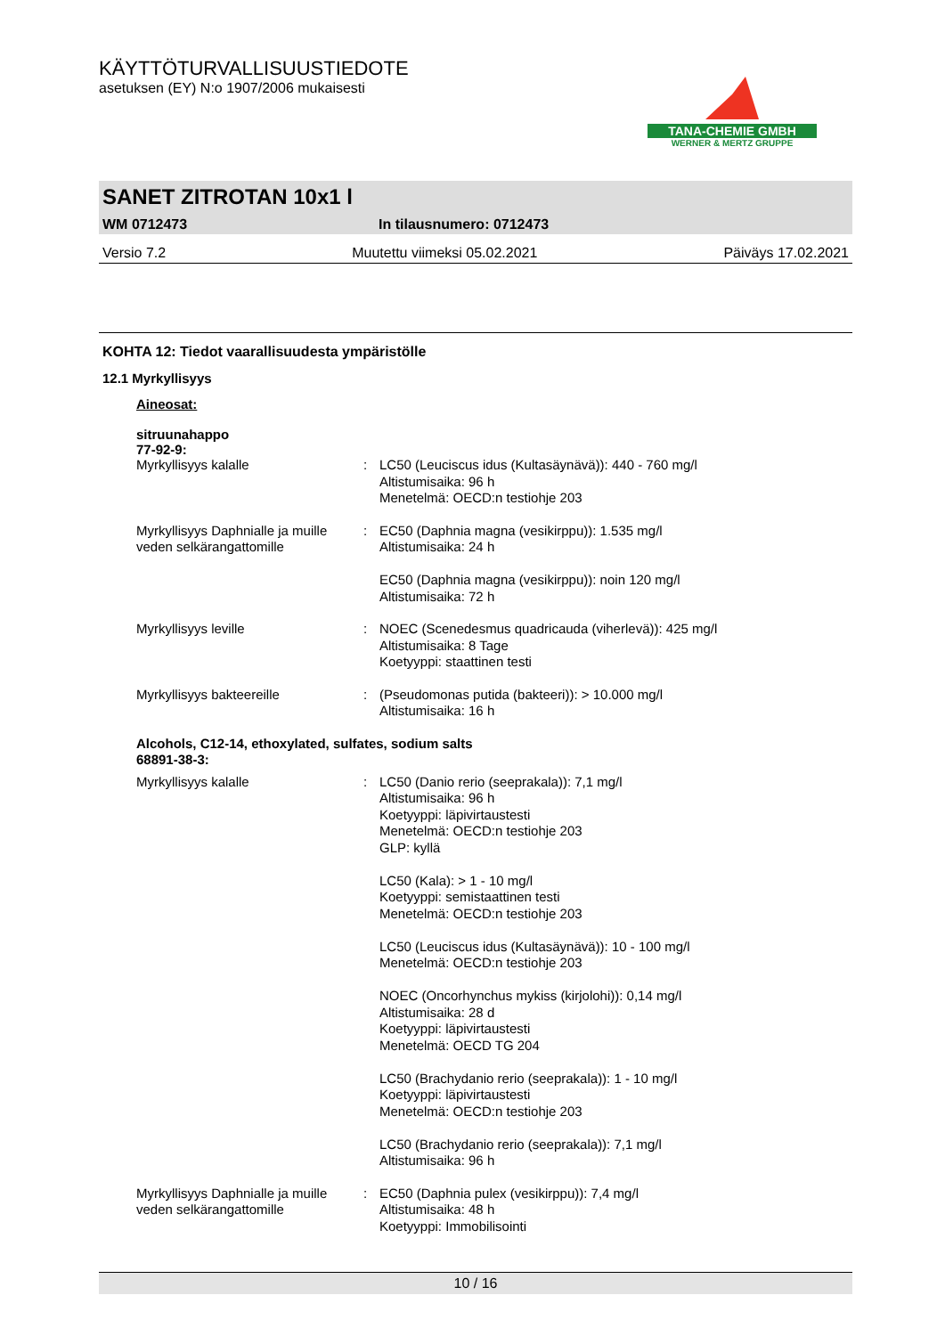KÄYTTÖTURVALLISUUSTIEDOTE
asetuksen (EY) N:o 1907/2006 mukaisesti
TANA-CHEMIE GMBH
WERNER & MERTZ GRUPPE
SANET ZITROTAN 10x1 l
WM 0712473 In tilausnumero: 0712473
Versio 7.2 Muutettu viimeksi 05.02.2021 Päiväys 17.02.2021
KOHTA 12: Tiedot vaarallisuudesta ympäristölle
12.1 Myrkyllisyys
Aineosat:
sitruunahappo
77-92-9:
| Myrkyllisyys kalalle | : | LC50 (Leuciscus idus (Kultasäynävä)): 440 - 760 mg/l Altistumisaika: 96 h Menetelmä: OECD:n testiohje 203 |
| Myrkyllisyys Daphnialle ja muille veden selkärangattomille | : | EC50 (Daphnia magna (vesikirppu)): 1.535 mg/l Altistumisaika: 24 h EC50 (Daphnia magna (vesikirppu)): noin 120 mg/l Altistumisaika: 72 h |
| Myrkyllisyys leville | : | NOEC (Scenedesmus quadricauda (viherlevä)): 425 mg/l Altistumisaika: 8 Tage Koetyyppi: staattinen testi |
| Myrkyllisyys bakteereille | : | (Pseudomonas putida (bakteeri)): > 10.000 mg/l Altistumisaika: 16 h |
| Alcohols, C12-14, ethoxylated, sulfates, sodium salts 68891-38-3: | | |
| Myrkyllisyys kalalle | : | LC50 (Danio rerio (seeprakala)): 7,1 mg/l Altistumisaika: 96 h Koetyyppi: läpivirtaustesti Menetelmä: OECD:n testiohje 203 GLP: kyllä LC50 (Kala): > 1 - 10 mg/l Koetyyppi: semistaattinen testi Menetelmä: OECD:n testiohje 203 LC50 (Leuciscus idus (Kultasäynävä)): 10 - 100 mg/l Menetelmä: OECD:n testiohje 203 NOEC (Oncorhynchus mykiss (kirjolohi)): 0,14 mg/l Altistumisaika: 28 d Koetyyppi: läpivirtaustesti Menetelmä: OECD TG 204 LC50 (Brachydanio rerio (seeprakala)): 1 - 10 mg/l Koetyyppi: läpivirtaustesti Menetelmä: OECD:n testiohje 203 LC50 (Brachydanio rerio (seeprakala)): 7,1 mg/l Altistumisaika: 96 h |
| Myrkyllisyys Daphnialle ja muille veden selkärangattomille | : | EC50 (Daphnia pulex (vesikirppu)): 7,4 mg/l Altistumisaika: 48 h Koetyyppi: Immobilisointi |
10 / 16